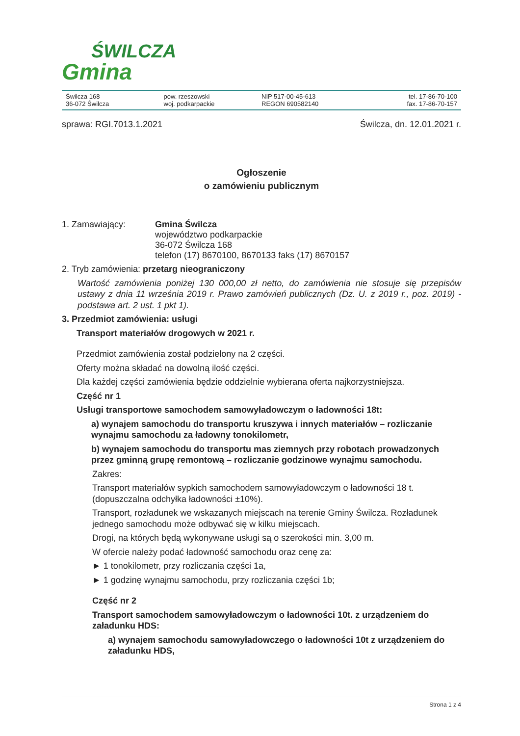ŚWILCZA
Gmina
Świlcza 168
36-072 Świlcza
pow. rzeszowski
woj. podkarpackie
NIP 517-00-45-613
REGON 690582140
tel. 17-86-70-100
fax. 17-86-70-157
sprawa: RGI.7013.1.2021 Świlcza, dn. 12.01.2021 r.
Ogłoszenie
o zamówieniu publicznym
1. Zamawiający: Gmina Świlcza
województwo podkarpackie
36-072 Świlcza 168
telefon (17) 8670100, 8670133 faks (17) 8670157
2. Tryb zamówienia: przetarg nieograniczony
Wartość zamówienia poniżej 130 000,00 zł netto, do zamówienia nie stosuje się przepisów ustawy z dnia 11 września 2019 r. Prawo zamówień publicznych (Dz. U. z 2019 r., poz. 2019) - podstawa art. 2 ust. 1 pkt 1).
3. Przedmiot zamówienia: usługi
Transport materiałów drogowych w 2021 r.
Przedmiot zamówienia został podzielony na 2 części.
Oferty można składać na dowolną ilość części.
Dla każdej części zamówienia będzie oddzielnie wybierana oferta najkorzystniejsza.
Część nr 1
Usługi transportowe samochodem samowyładowczym o ładowności 18t:
a) wynajem samochodu do transportu kruszywa i innych materiałów – rozliczanie wynajmu samochodu za ładowny tonokilometr,
b) wynajem samochodu do transportu mas ziemnych przy robotach prowadzonych przez gminną grupę remontową – rozliczanie godzinowe wynajmu samochodu.
Zakres:
Transport materiałów sypkich samochodem samowyładowczym o ładowności 18 t. (dopuszczalna odchyłka ładowności ±10%).
Transport, rozładunek we wskazanych miejscach na terenie Gminy Świlcza. Rozładunek jednego samochodu może odbywać się w kilku miejscach.
Drogi, na których będą wykonywane usługi są o szerokości min. 3,00 m.
W ofercie należy podać ładowność samochodu oraz cenę za:
► 1 tonokilometr, przy rozliczania części 1a,
► 1 godzinę wynajmu samochodu, przy rozliczania części 1b;
Część nr 2
Transport samochodem samowyładowczym o ładowności 10t. z urządzeniem do załadunku HDS:
a) wynajem samochodu samowyładowczego o ładowności 10t z urządzeniem do załadunku HDS,
Strona 1 z 4